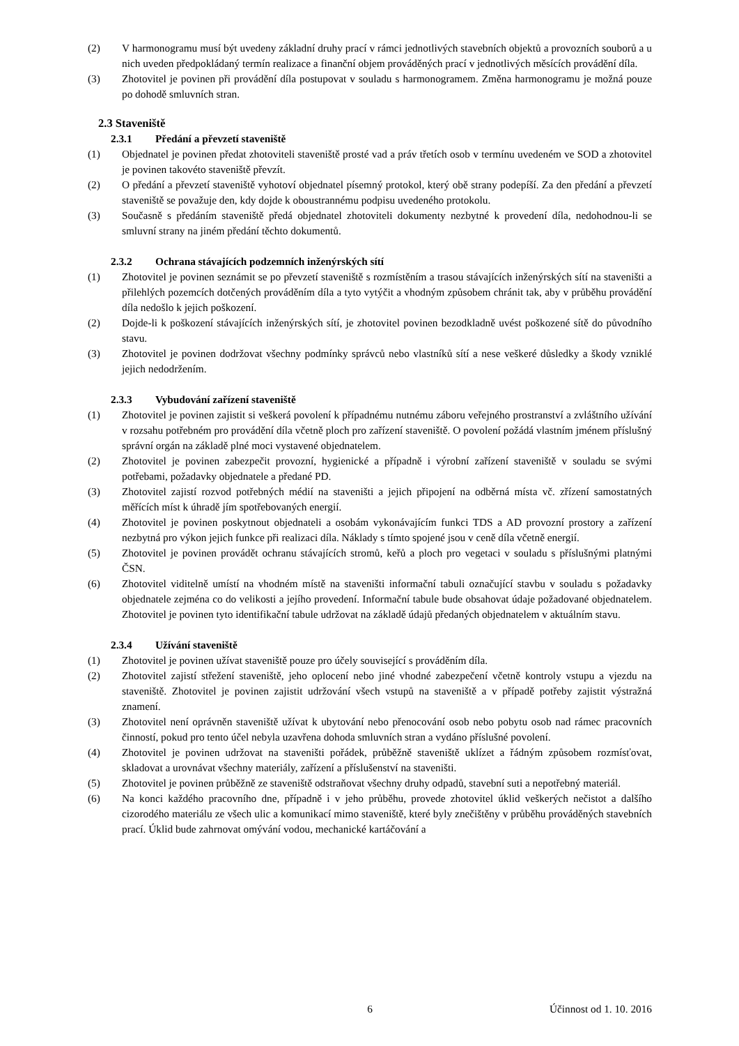(2) V harmonogramu musí být uvedeny základní druhy prací v rámci jednotlivých stavebních objektů a provozních souborů a u nich uveden předpokládaný termín realizace a finanční objem prováděných prací v jednotlivých měsících provádění díla.
(3) Zhotovitel je povinen při provádění díla postupovat v souladu s harmonogramem. Změna harmonogramu je možná pouze po dohodě smluvních stran.
2.3 Staveniště
2.3.1 Předání a převzetí staveniště
(1) Objednatel je povinen předat zhotoviteli staveniště prosté vad a práv třetích osob v termínu uvedeném ve SOD a zhotovitel je povinen takovéto staveniště převzít.
(2) O předání a převzetí staveniště vyhotoví objednatel písemný protokol, který obě strany podepíší. Za den předání a převzetí staveniště se považuje den, kdy dojde k oboustrannému podpisu uvedeného protokolu.
(3) Současně s předáním staveniště předá objednatel zhotoviteli dokumenty nezbytné k provedení díla, nedohodnou-li se smluvní strany na jiném předání těchto dokumentů.
2.3.2 Ochrana stávajících podzemních inženýrských sítí
(1) Zhotovitel je povinen seznámit se po převzetí staveniště s rozmístěním a trasou stávajících inženýrských sítí na staveništi a přilehlých pozemcích dotčených prováděním díla a tyto vytýčit a vhodným způsobem chránit tak, aby v průběhu provádění díla nedošlo k jejich poškození.
(2) Dojde-li k poškození stávajících inženýrských sítí, je zhotovitel povinen bezodkladně uvést poškozené sítě do původního stavu.
(3) Zhotovitel je povinen dodržovat všechny podmínky správců nebo vlastníků sítí a nese veškeré důsledky a škody vzniklé jejich nedodržením.
2.3.3 Vybudování zařízení staveniště
(1) Zhotovitel je povinen zajistit si veškerá povolení k případnému nutnému záboru veřejného prostranství a zvláštního užívání v rozsahu potřebném pro provádění díla včetně ploch pro zařízení staveniště. O povolení požádá vlastním jménem příslušný správní orgán na základě plné moci vystavené objednatelem.
(2) Zhotovitel je povinen zabezpečit provozní, hygienické a případně i výrobní zařízení staveniště v souladu se svými potřebami, požadavky objednatele a předané PD.
(3) Zhotovitel zajistí rozvod potřebných médií na staveništi a jejich připojení na odběrná místa vč. zřízení samostatných měřících míst k úhradě jím spotřebovaných energií.
(4) Zhotovitel je povinen poskytnout objednateli a osobám vykonávajícím funkci TDS a AD provozní prostory a zařízení nezbytná pro výkon jejich funkce při realizaci díla. Náklady s tímto spojené jsou v ceně díla včetně energií.
(5) Zhotovitel je povinen provádět ochranu stávajících stromů, keřů a ploch pro vegetaci v souladu s příslušnými platnými ČSN.
(6) Zhotovitel viditelně umístí na vhodném místě na staveništi informační tabuli označující stavbu v souladu s požadavky objednatele zejména co do velikosti a jejího provedení. Informační tabule bude obsahovat údaje požadované objednatelem. Zhotovitel je povinen tyto identifikační tabule udržovat na základě údajů předaných objednatelem v aktuálním stavu.
2.3.4 Užívání staveniště
(1) Zhotovitel je povinen užívat staveniště pouze pro účely související s prováděním díla.
(2) Zhotovitel zajistí střežení staveniště, jeho oplocení nebo jiné vhodné zabezpečení včetně kontroly vstupu a vjezdu na staveniště. Zhotovitel je povinen zajistit udržování všech vstupů na staveniště a v případě potřeby zajistit výstražná znamení.
(3) Zhotovitel není oprávněn staveniště užívat k ubytování nebo přenocování osob nebo pobytu osob nad rámec pracovních činností, pokud pro tento účel nebyla uzavřena dohoda smluvních stran a vydáno příslušné povolení.
(4) Zhotovitel je povinen udržovat na staveništi pořádek, průběžně staveniště uklízet a řádným způsobem rozmísťovat, skladovat a urovnávat všechny materiály, zařízení a příslušenství na staveništi.
(5) Zhotovitel je povinen průběžně ze staveniště odstraňovat všechny druhy odpadů, stavební suti a nepotřebný materiál.
(6) Na konci každého pracovního dne, případně i v jeho průběhu, provede zhotovitel úklid veškerých nečistot a dalšího cizorodého materiálu ze všech ulic a komunikací mimo staveniště, které byly znečištěny v průběhu prováděných stavebních prací. Úklid bude zahrnovat omývání vodou, mechanické kartáčování a
6 Účinnost od 1. 10. 2016